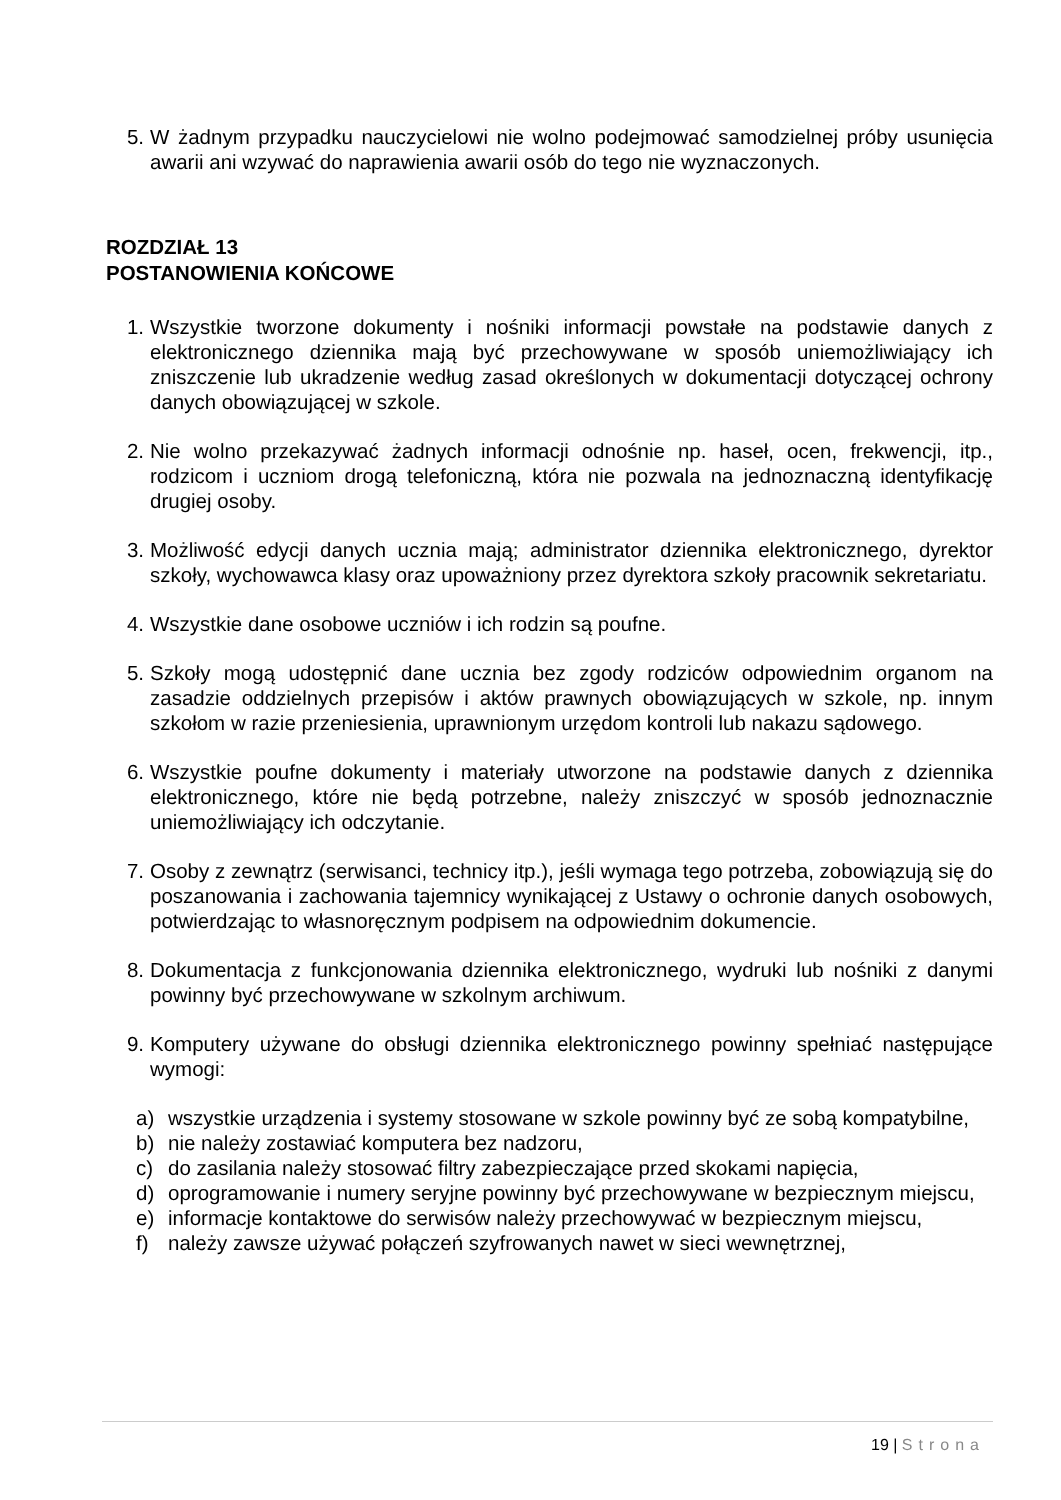5. W żadnym przypadku nauczycielowi nie wolno podejmować samodzielnej próby usunięcia awarii ani wzywać do naprawienia awarii osób do tego nie wyznaczonych.
ROZDZIAŁ 13
POSTANOWIENIA KOŃCOWE
1. Wszystkie tworzone dokumenty i nośniki informacji powstałe na podstawie danych z elektronicznego dziennika mają być przechowywane w sposób uniemożliwiający ich zniszczenie lub ukradzenie według zasad określonych w dokumentacji dotyczącej ochrony danych obowiązującej w szkole.
2. Nie wolno przekazywać żadnych informacji odnośnie np. haseł, ocen, frekwencji, itp., rodzicom i uczniom drogą telefoniczną, która nie pozwala na jednoznaczną identyfikację drugiej osoby.
3. Możliwość edycji danych ucznia mają; administrator dziennika elektronicznego, dyrektor szkoły, wychowawca klasy oraz upoważniony przez dyrektora szkoły pracownik sekretariatu.
4. Wszystkie dane osobowe uczniów i ich rodzin są poufne.
5. Szkoły mogą udostępnić dane ucznia bez zgody rodziców odpowiednim organom na zasadzie oddzielnych przepisów i aktów prawnych obowiązujących w szkole, np. innym szkołom w razie przeniesienia, uprawnionym urzędom kontroli lub nakazu sądowego.
6. Wszystkie poufne dokumenty i materiały utworzone na podstawie danych z dziennika elektronicznego, które nie będą potrzebne, należy zniszczyć w sposób jednoznacznie uniemożliwiający ich odczytanie.
7. Osoby z zewnątrz (serwisanci, technicy itp.), jeśli wymaga tego potrzeba, zobowiązują się do poszanowania i zachowania tajemnicy wynikającej z Ustawy o ochronie danych osobowych, potwierdzając to własnoręcznym podpisem na odpowiednim dokumencie.
8. Dokumentacja z funkcjonowania dziennika elektronicznego, wydruki lub nośniki z danymi powinny być przechowywane w szkolnym archiwum.
9. Komputery używane do obsługi dziennika elektronicznego powinny spełniać następujące wymogi:
a) wszystkie urządzenia i systemy stosowane w szkole powinny być ze sobą kompatybilne,
b) nie należy zostawiać komputera bez nadzoru,
c) do zasilania należy stosować filtry zabezpieczające przed skokami napięcia,
d) oprogramowanie i numery seryjne powinny być przechowywane w bezpiecznym miejscu,
e) informacje kontaktowe do serwisów należy przechowywać w bezpiecznym miejscu,
f) należy zawsze używać połączeń szyfrowanych nawet w sieci wewnętrznej,
19 | Strona